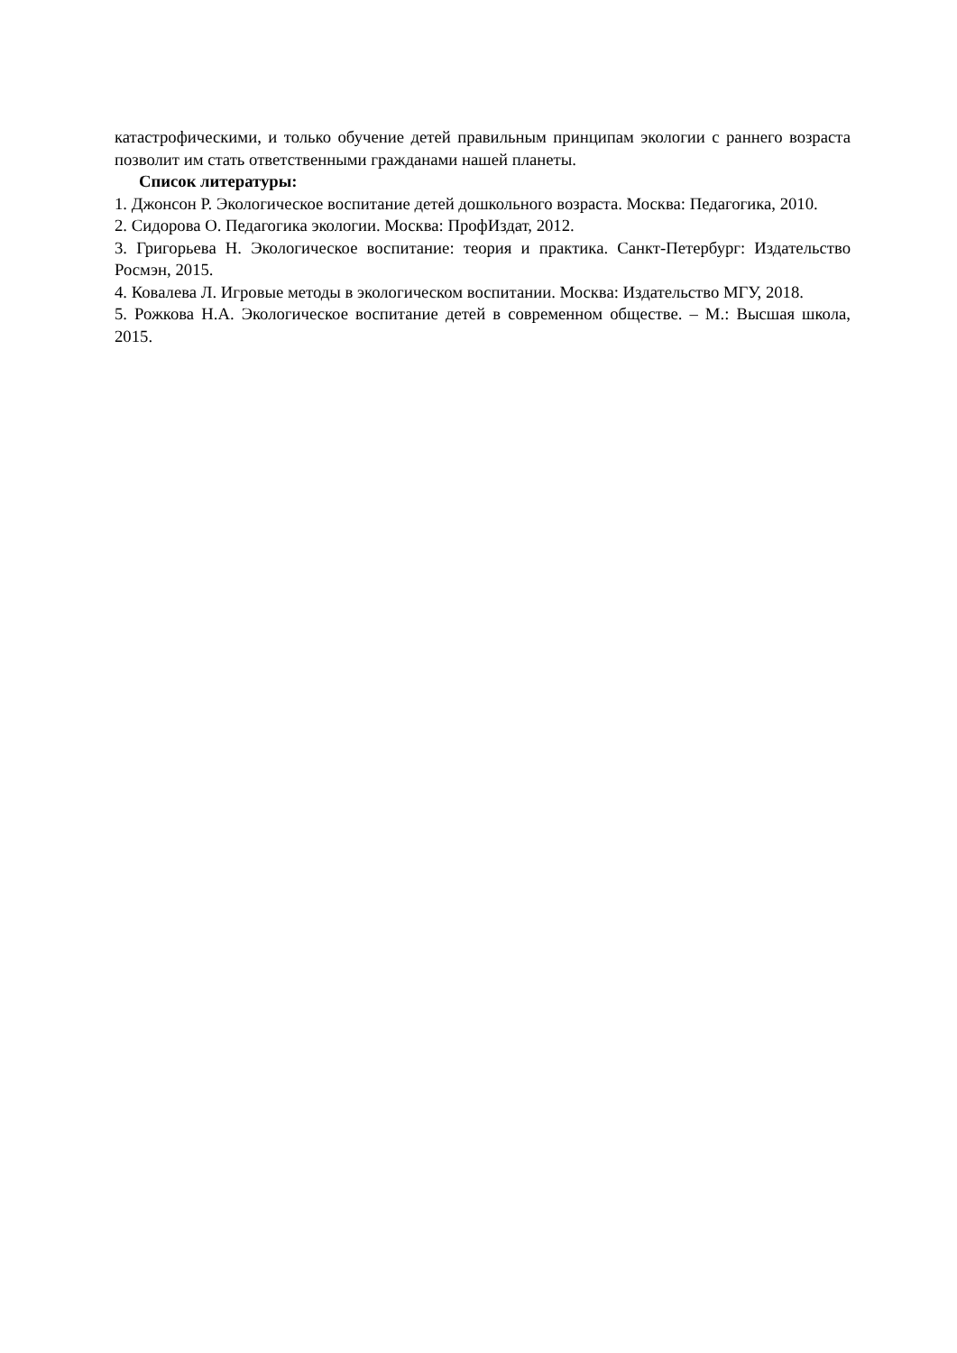катастрофическими, и только обучение детей правильным принципам экологии с раннего возраста позволит им стать ответственными гражданами нашей планеты.
Список литературы:
1. Джонсон Р. Экологическое воспитание детей дошкольного возраста. Москва: Педагогика, 2010.
2. Сидорова О. Педагогика экологии. Москва: ПрофИздат, 2012.
3. Григорьева Н. Экологическое воспитание: теория и практика. Санкт-Петербург: Издательство Росмэн, 2015.
4. Ковалева Л. Игровые методы в экологическом воспитании. Москва: Издательство МГУ, 2018.
5. Рожкова Н.А. Экологическое воспитание детей в современном обществе. – М.: Высшая школа, 2015.